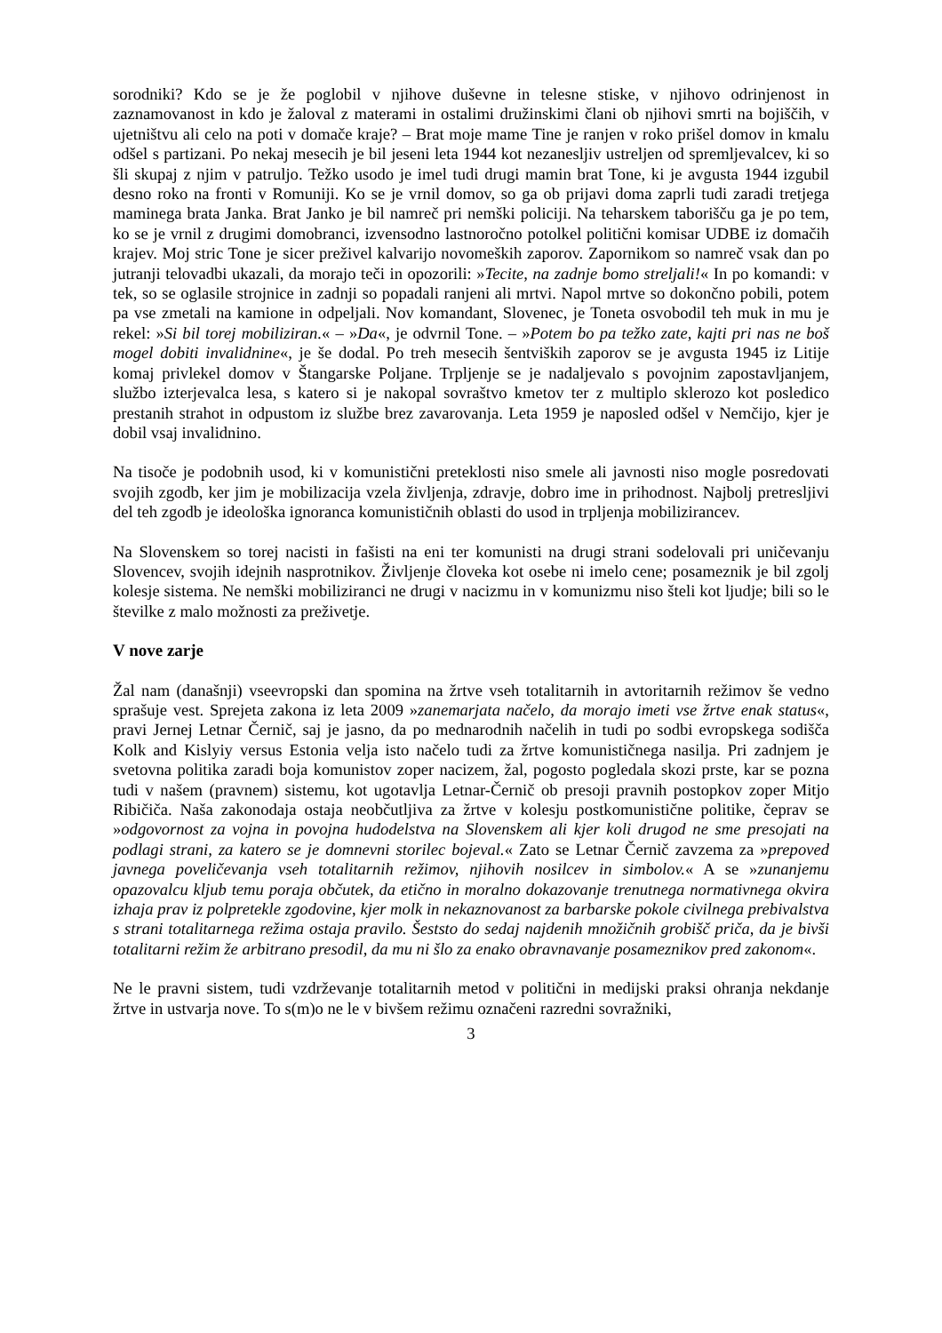sorodniki? Kdo se je že poglobil v njihove duševne in telesne stiske, v njihovo odrinjenost in zaznamovanost in kdo je žaloval z materami in ostalimi družinskimi člani ob njihovi smrti na bojiščih, v ujetništvu ali celo na poti v domače kraje? – Brat moje mame Tine je ranjen v roko prišel domov in kmalu odšel s partizani. Po nekaj mesecih je bil jeseni leta 1944 kot nezanesljiv ustreljen od spremljevalcev, ki so šli skupaj z njim v patruljo. Težko usodo je imel tudi drugi mamin brat Tone, ki je avgusta 1944 izgubil desno roko na fronti v Romuniji. Ko se je vrnil domov, so ga ob prijavi doma zaprli tudi zaradi tretjega maminega brata Janka. Brat Janko je bil namreč pri nemški policiji. Na teharskem taborišču ga je po tem, ko se je vrnil z drugimi domobranci, izvensodno lastnoročno potolkel politični komisar UDBE iz domačih krajev. Moj stric Tone je sicer preživel kalvarijo novomeških zaporov. Zapornikom so namreč vsak dan po jutranji telovadbi ukazali, da morajo teči in opozorili: »Tecite, na zadnje bomo streljali!« In po komandi: v tek, so se oglasile strojnice in zadnji so popadali ranjeni ali mrtvi. Napol mrtve so dokončno pobili, potem pa vse zmetali na kamione in odpeljali. Nov komandant, Slovenec, je Toneta osvobodil teh muk in mu je rekel: »Si bil torej mobiliziran.« – »Da«, je odvrnil Tone. – »Potem bo pa težko zate, kajti pri nas ne boš mogel dobiti invalidnine«, je še dodal. Po treh mesecih šentviških zaporov se je avgusta 1945 iz Litije komaj privlekel domov v Štangarske Poljane. Trpljenje se je nadaljevalo s povojnim zapostavljanjem, službo izterjevalca lesa, s katero si je nakopal sovraštvo kmetov ter z multiplo sklerozo kot posledico prestanih strahot in odpustom iz službe brez zavarovanja. Leta 1959 je naposled odšel v Nemčijo, kjer je dobil vsaj invalidnino.
Na tisoče je podobnih usod, ki v komunistični preteklosti niso smele ali javnosti niso mogle posredovati svojih zgodb, ker jim je mobilizacija vzela življenja, zdravje, dobro ime in prihodnost. Najbolj pretresljivi del teh zgodb je ideološka ignoranca komunističnih oblasti do usod in trpljenja mobilizirancev.
Na Slovenskem so torej nacisti in fašisti na eni ter komunisti na drugi strani sodelovali pri uničevanju Slovencev, svojih idejnih nasprotnikov. Življenje človeka kot osebe ni imelo cene; posameznik je bil zgolj kolesje sistema. Ne nemški mobiliziranci ne drugi v nacizmu in v komunizmu niso šteli kot ljudje; bili so le številke z malo možnosti za preživetje.
V nove zarje
Žal nam (današnji) vseevropski dan spomina na žrtve vseh totalitarnih in avtoritarnih režimov še vedno sprašuje vest. Sprejeta zakona iz leta 2009 »zanemarjata načelo, da morajo imeti vse žrtve enak status«, pravi Jernej Letnar Černič, saj je jasno, da po mednarodnih načelih in tudi po sodbi evropskega sodišča Kolk and Kislyiy versus Estonia velja isto načelo tudi za žrtve komunističnega nasilja. Pri zadnjem je svetovna politika zaradi boja komunistov zoper nacizem, žal, pogosto pogledala skozi prste, kar se pozna tudi v našem (pravnem) sistemu, kot ugotavlja Letnar-Černič ob presoji pravnih postopkov zoper Mitjo Ribičiča. Naša zakonodaja ostaja neobčutljiva za žrtve v kolesju postkomunistične politike, čeprav se »odgovornost za vojna in povojna hudodelstva na Slovenskem ali kjer koli drugod ne sme presojati na podlagi strani, za katero se je domnevni storilec bojeval.« Zato se Letnar Černič zavzema za »prepoved javnega poveličevanja vseh totalitarnih režimov, njihovih nosilcev in simbolov.« A se »zunanjemu opazovalcu kljub temu poraja občutek, da etično in moralno dokazovanje trenutnega normativnega okvira izhaja prav iz polpretekle zgodovine, kjer molk in nekaznovanost za barbarske pokole civilnega prebivalstva s strani totalitarnega režima ostaja pravilo. Šeststo do sedaj najdenih množičnih grobišč priča, da je bivši totalitarni režim že arbitrano presodil, da mu ni šlo za enako obravnavanje posameznikov pred zakonom«.
Ne le pravni sistem, tudi vzdrževanje totalitarnih metod v politični in medijski praksi ohranja nekdanje žrtve in ustvarja nove. To s(m)o ne le v bivšem režimu označeni razredni sovražniki,
3